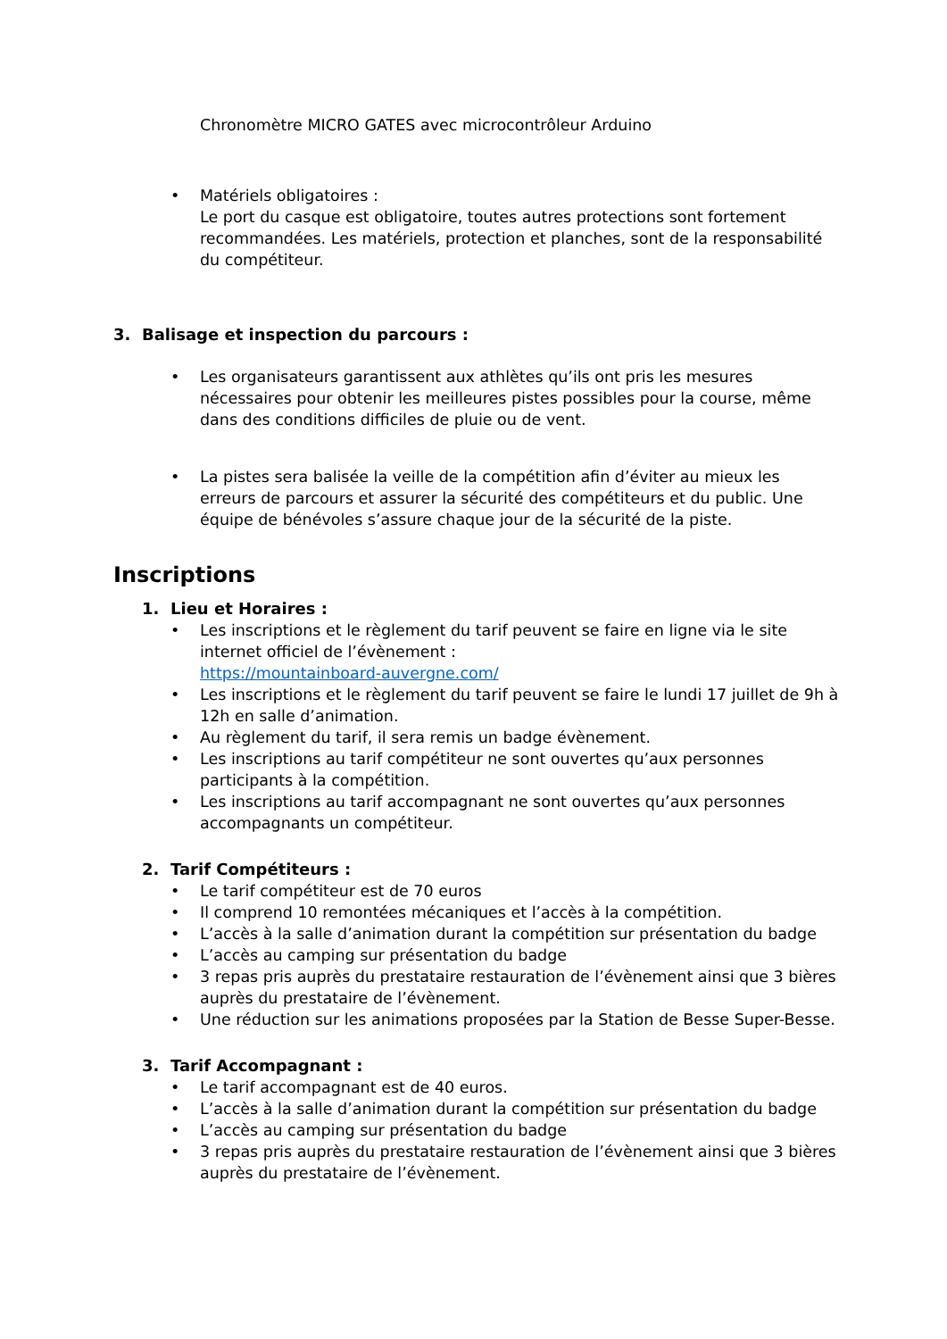Chronomètre MICRO GATES avec microcontrôleur Arduino
• Matériels obligatoires :
Le port du casque est obligatoire, toutes autres protections sont fortement recommandées. Les matériels, protection et planches, sont de la responsabilité du compétiteur.
3. Balisage et inspection du parcours :
• Les organisateurs garantissent aux athlètes qu’ils ont pris les mesures nécessaires pour obtenir les meilleures pistes possibles pour la course, même dans des conditions difficiles de pluie ou de vent.
• La pistes sera balisée la veille de la compétition afin d’éviter au mieux les erreurs de parcours et assurer la sécurité des compétiteurs et du public. Une équipe de bénévoles s’assure chaque jour de la sécurité de la piste.
Inscriptions
1. Lieu et Horaires :
• Les inscriptions et le règlement du tarif peuvent se faire en ligne via le site internet officiel de l’évènement :
https://mountainboard-auvergne.com/
• Les inscriptions et le règlement du tarif peuvent se faire le lundi 17 juillet de 9h à 12h en salle d’animation.
• Au règlement du tarif, il sera remis un badge évènement.
• Les inscriptions au tarif compétiteur ne sont ouvertes qu’aux personnes participants à la compétition.
• Les inscriptions au tarif accompagnant ne sont ouvertes qu’aux personnes accompagnants un compétiteur.
2. Tarif Compétiteurs :
• Le tarif compétiteur est de 70 euros
• Il comprend 10 remontées mécaniques et l’accès à la compétition.
• L’accès à la salle d’animation durant la compétition sur présentation du badge
• L’accès au camping sur présentation du badge
• 3 repas pris auprès du prestataire restauration de l’évènement ainsi que 3 bières auprès du prestataire de l’évènement.
• Une réduction sur les animations proposées par la Station de Besse Super-Besse.
3. Tarif Accompagnant :
• Le tarif accompagnant est de 40 euros.
• L’accès à la salle d’animation durant la compétition sur présentation du badge
• L’accès au camping sur présentation du badge
• 3 repas pris auprès du prestataire restauration de l’évènement ainsi que 3 bières auprès du prestataire de l’évènement.